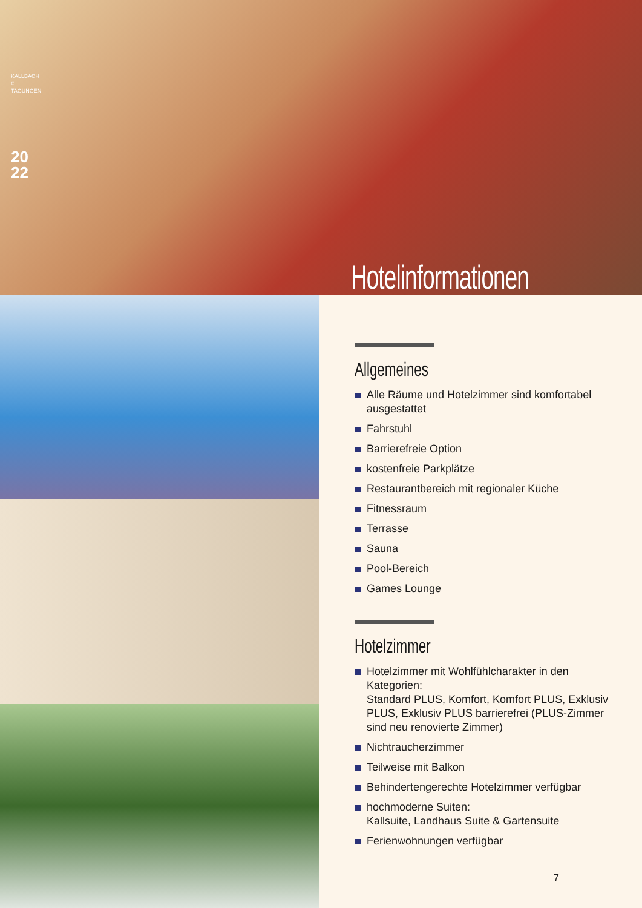KALLBACH
# TAGUNGEN
20
22
Hotelinformationen
Allgemeines
Alle Räume und Hotelzimmer sind komfortabel ausgestattet
Fahrstuhl
Barrierefreie Option
kostenfreie Parkplätze
Restaurantbereich mit regionaler Küche
Fitnessraum
Terrasse
Sauna
Pool-Bereich
Games Lounge
Hotelzimmer
Hotelzimmer mit Wohlfühlcharakter in den Kategorien:
Standard PLUS, Komfort, Komfort PLUS, Exklusiv PLUS, Exklusiv PLUS barrierefrei (PLUS-Zimmer sind neu renovierte Zimmer)
Nichtraucherzimmer
Teilweise mit Balkon
Behindertengerechte Hotelzimmer verfügbar
hochmoderne Suiten:
Kallsuite, Landhaus Suite & Gartensuite
Ferienwohnungen verfügbar
7